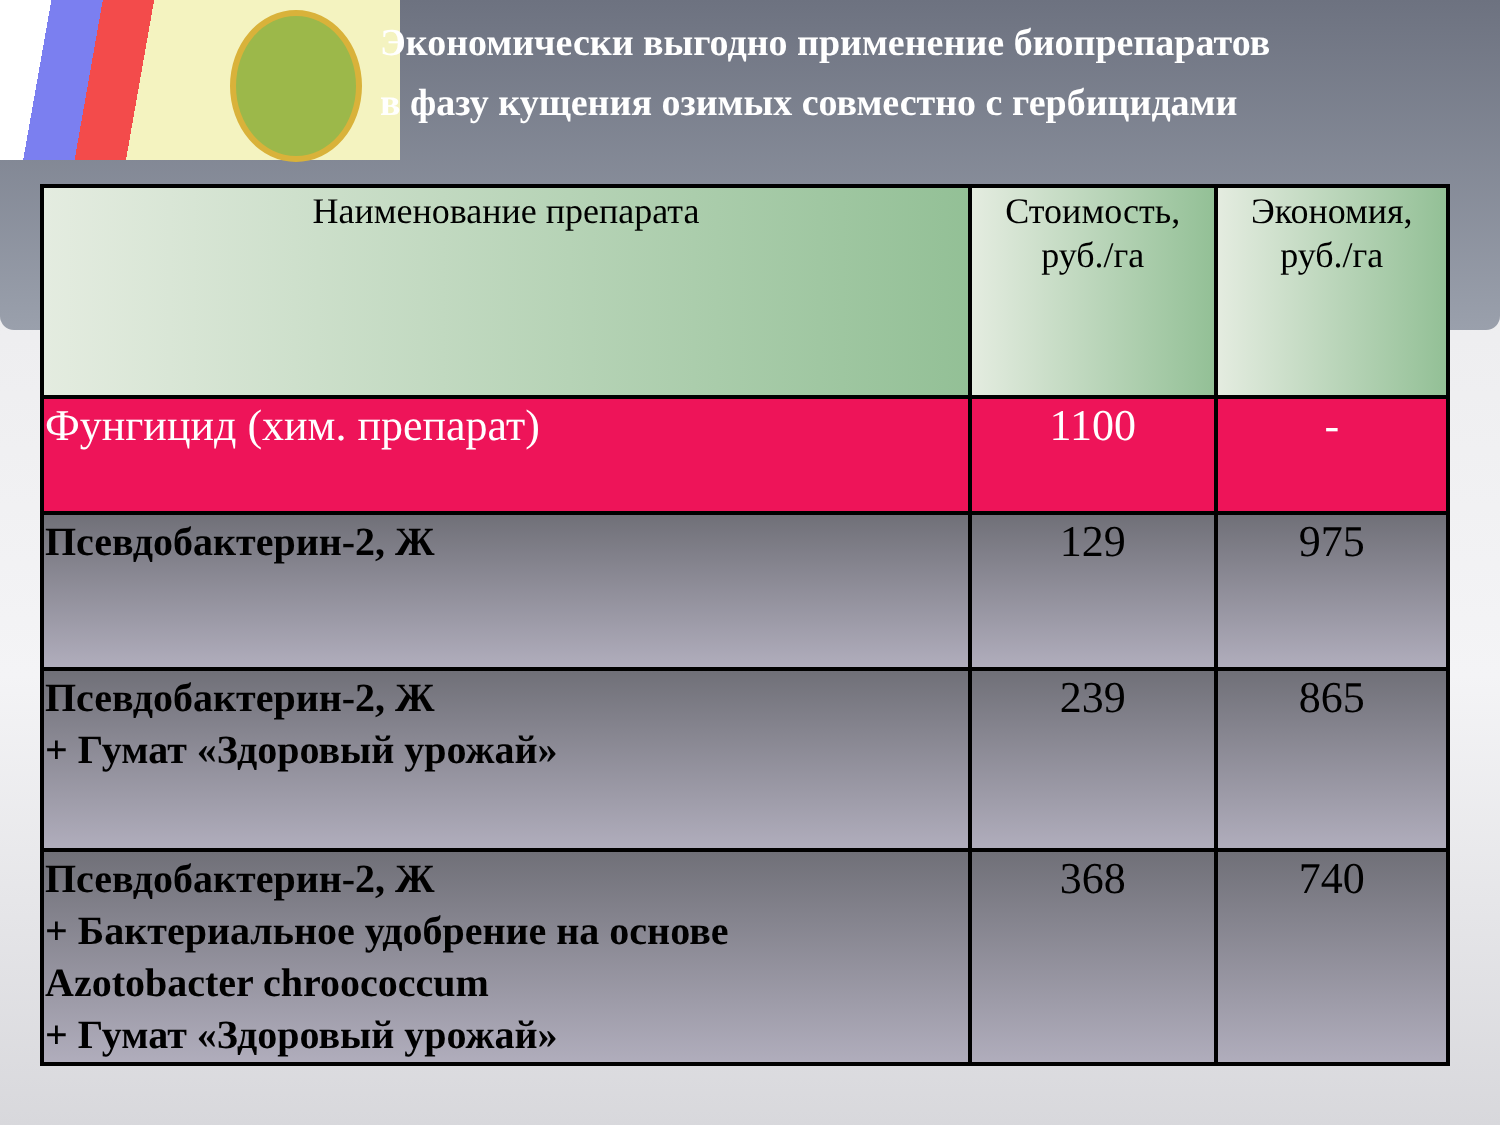Экономически выгодно применение биопрепаратов
в фазу кущения озимых совместно с гербицидами
| Наименование препарата | Стоимость, руб./га | Экономия, руб./га |
| --- | --- | --- |
| Фунгицид (хим. препарат) | 1100 | - |
| Псевдобактерин-2, Ж | 129 | 975 |
| Псевдобактерин-2, Ж + Гумат «Здоровый урожай» | 239 | 865 |
| Псевдобактерин-2, Ж + Бактериальное удобрение на основе Azotobacter chroococcum + Гумат «Здоровый урожай» | 368 | 740 |